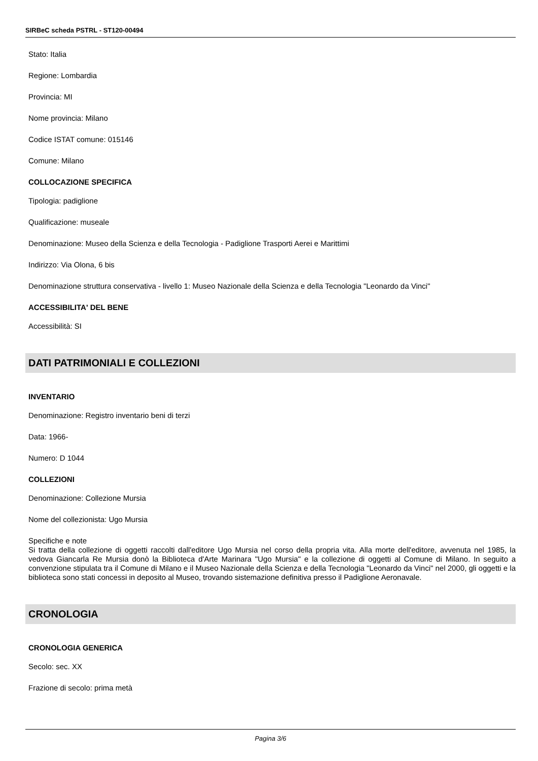SIRBeC scheda PSTRL - ST120-00494
Stato: Italia
Regione: Lombardia
Provincia: MI
Nome provincia: Milano
Codice ISTAT comune: 015146
Comune: Milano
COLLOCAZIONE SPECIFICA
Tipologia: padiglione
Qualificazione: museale
Denominazione: Museo della Scienza e della Tecnologia - Padiglione Trasporti Aerei e Marittimi
Indirizzo: Via Olona, 6 bis
Denominazione struttura conservativa - livello 1: Museo Nazionale della Scienza e della Tecnologia "Leonardo da Vinci"
ACCESSIBILITA' DEL BENE
Accessibilità: SI
DATI PATRIMONIALI E COLLEZIONI
INVENTARIO
Denominazione: Registro inventario beni di terzi
Data: 1966-
Numero: D 1044
COLLEZIONI
Denominazione: Collezione Mursia
Nome del collezionista: Ugo Mursia
Specifiche e note
Si tratta della collezione di oggetti raccolti dall'editore Ugo Mursia nel corso della propria vita. Alla morte dell'editore, avvenuta nel 1985, la vedova Giancarla Re Mursia donò la Biblioteca d'Arte Marinara "Ugo Mursia" e la collezione di oggetti al Comune di Milano. In seguito a convenzione stipulata tra il Comune di Milano e il Museo Nazionale della Scienza e della Tecnologia "Leonardo da Vinci" nel 2000, gli oggetti e la biblioteca sono stati concessi in deposito al Museo, trovando sistemazione definitiva presso il Padiglione Aeronavale.
CRONOLOGIA
CRONOLOGIA GENERICA
Secolo: sec. XX
Frazione di secolo: prima metà
Pagina 3/6